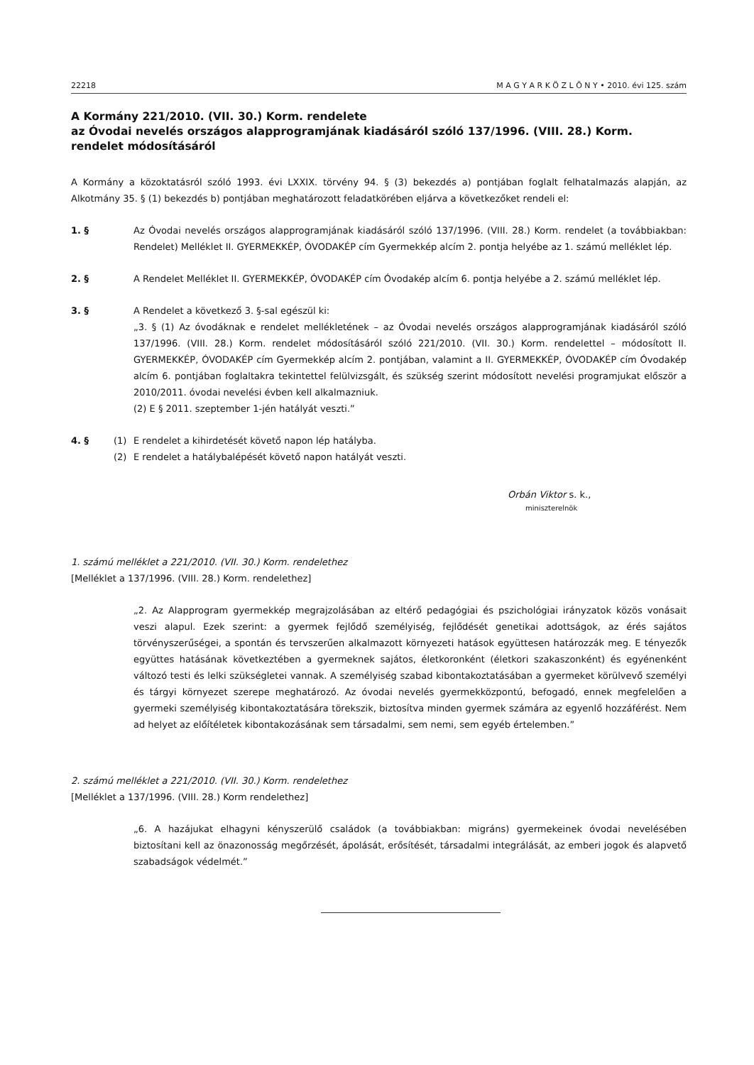22218 M A G Y A R K Ö Z L Ö N Y • 2010. évi 125. szám
A Kormány 221/2010. (VII. 30.) Korm. rendelete
az Óvodai nevelés országos alapprogramjának kiadásáról szóló 137/1996. (VIII. 28.) Korm. rendelet módosításáról
A Kormány a közoktatásról szóló 1993. évi LXXIX. törvény 94. § (3) bekezdés a) pontjában foglalt felhatalmazás alapján, az Alkotmány 35. § (1) bekezdés b) pontjában meghatározott feladatkörében eljárva a következőket rendeli el:
1. § Az Óvodai nevelés országos alapprogramjának kiadásáról szóló 137/1996. (VIII. 28.) Korm. rendelet (a továbbiakban: Rendelet) Melléklet II. GYERMEKKÉP, ÓVODAKÉP cím Gyermekkép alcím 2. pontja helyébe az 1. számú melléklet lép.
2. § A Rendelet Melléklet II. GYERMEKKÉP, ÓVODAKÉP cím Óvodakép alcím 6. pontja helyébe a 2. számú melléklet lép.
3. § A Rendelet a következő 3. §-sal egészül ki:
„3. § (1) Az óvodáknak e rendelet mellékletének – az Óvodai nevelés országos alapprogramjának kiadásáról szóló 137/1996. (VIII. 28.) Korm. rendelet módosításáról szóló 221/2010. (VII. 30.) Korm. rendelettel – módosított II. GYERMEKKÉP, ÓVODAKÉP cím Gyermekkép alcím 2. pontjában, valamint a II. GYERMEKKÉP, ÓVODAKÉP cím Óvodakép alcím 6. pontjában foglaltakra tekintettel felülvizsgált, és szükség szerint módosított nevelési programjukat először a 2010/2011. óvodai nevelési évben kell alkalmazniuk.
(2) E § 2011. szeptember 1-jén hatályát veszti.”
4. § (1) E rendelet a kihirdetését követő napon lép hatályba.
(2) E rendelet a hatálybalépését követő napon hatályát veszti.
Orbán Viktor s. k.,
miniszterelnök
1. számú melléklet a 221/2010. (VII. 30.) Korm. rendelethez
[Melléklet a 137/1996. (VIII. 28.) Korm. rendelethez]
„2. Az Alapprogram gyermekkép megrajzolásában az eltérő pedagógiai és pszichológiai irányzatok közös vonásait veszi alapul. Ezek szerint: a gyermek fejlődő személyiség, fejlődését genetikai adottságok, az érés sajátos törvényszerűségei, a spontán és tervszerűen alkalmazott környezeti hatások együttesen határozzák meg. E tényezők együttes hatásának következtében a gyermeknek sajátos, életkoronként (életkori szakaszonként) és egyénenként változó testi és lelki szükségletei vannak. A személyiség szabad kibontakoztatásában a gyermeket körülvevő személyi és tárgyi környezet szerepe meghatározó. Az óvodai nevelés gyermekközpontú, befogadó, ennek megfelelően a gyermeki személyiség kibontakoztatására törekszik, biztosítva minden gyermek számára az egyenlő hozzáférést. Nem ad helyet az előítéletek kibontakozásának sem társadalmi, sem nemi, sem egyéb értelemben.”
2. számú melléklet a 221/2010. (VII. 30.) Korm. rendelethez
[Melléklet a 137/1996. (VIII. 28.) Korm rendelethez]
„6. A hazájukat elhagyni kényszerülő családok (a továbbiakban: migráns) gyermekeinek óvodai nevelésében biztosítani kell az önazonosság megőrzését, ápolását, erősítését, társadalmi integrálását, az emberi jogok és alapvető szabadságok védelmét.”